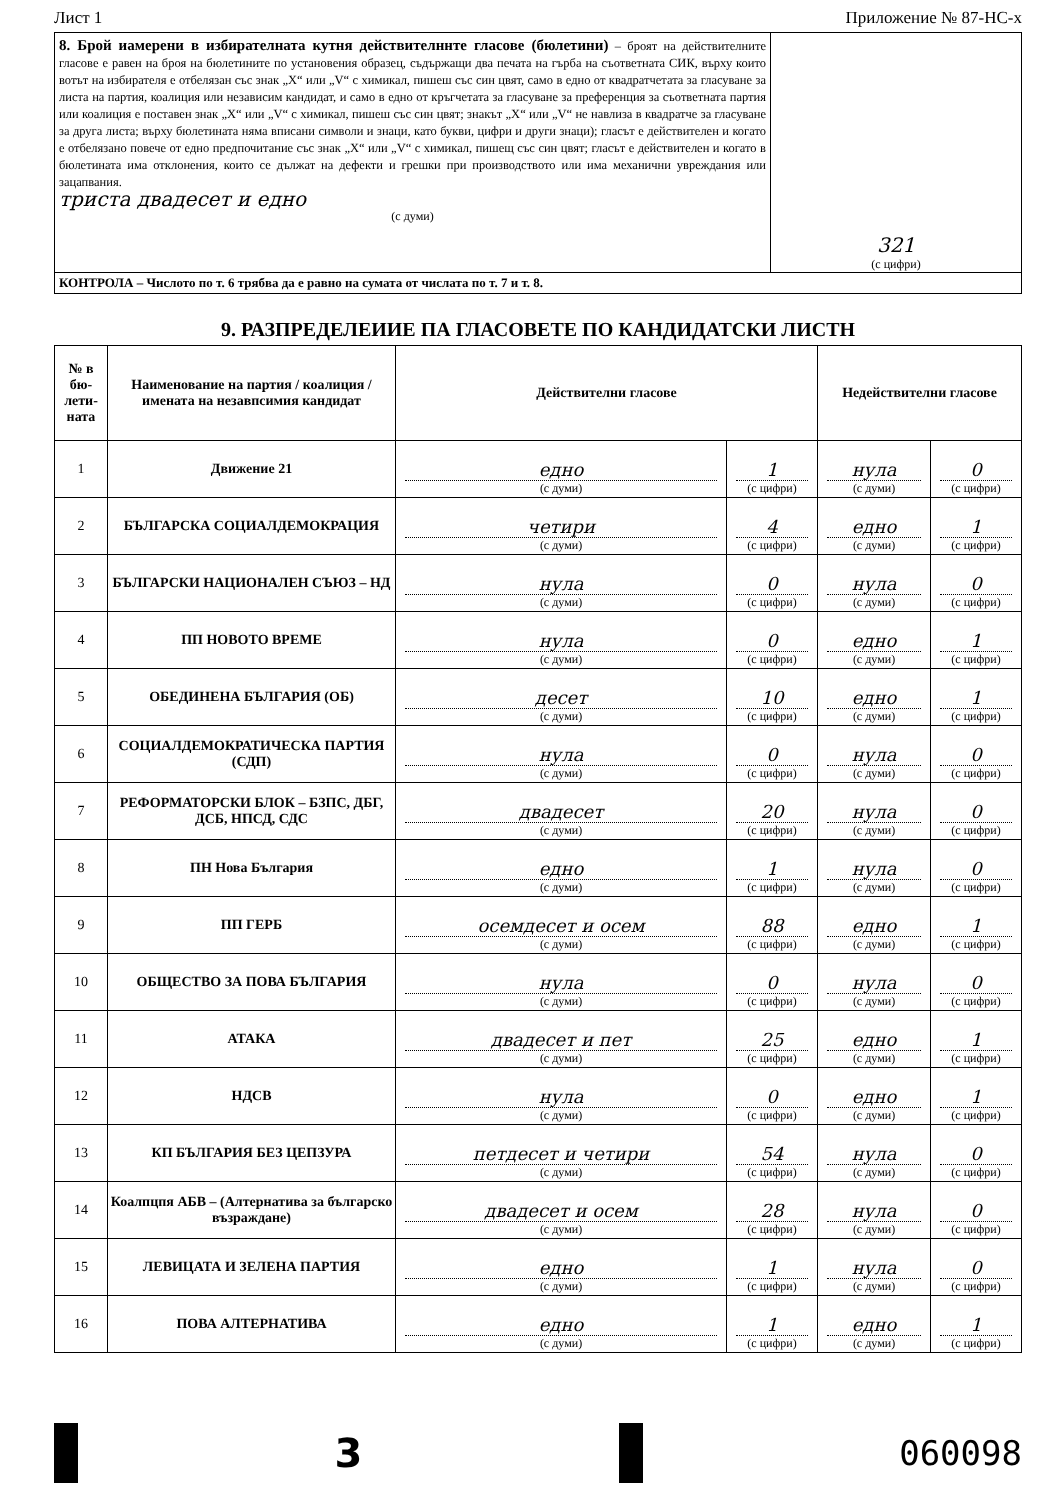Лист 1 Приложение № 87-НС-х
8. Брой иамерени в избирателната кутня действителннте гласове (бюлетини) – броят на действителните гласове е равен на броя на бюлетините по установения образец, съдържащи два печата на гърба на съответната СИК, върху които вотът на избирателя е отбелязан със знак „X“ или „V“ с химикал, пишеш със син цвят, само в едно от квадратчетата за гласуване за листа на партия, коалиция или независим кандидат, и само в едно от кръгчетата за гласуване за преференция за съответната партия или коалиция е поставен знак „X“ или „V“ с химикал, пишеш със син цвят; знакът „X“ или „V“ не навлиза в квадратче за гласуване за друга листа; върху бюлетината няма вписани символи и знаци, като букви, цифри и други знаци); гласът е действителен и когато е отбелязано повече от едно предпочитание със знак „X“ или „V“ с химикал, пишещ със син цвят; гласът е действителен и когато в бюлетината има отклонения, които се дължат на дефекти и грешки при производството или има механични увреждания или зацапвания.
триста двадесет и едно
(с думи)
321
(с цифри)
КОНТРОЛА – Числото по т. 6 трябва да е равно на сумата от числата по т. 7 и т. 8.
9. РАЗПРЕДЕЛЕИИЕ ПА ГЛАСОВЕТЕ ПО КАНДИДАТСКИ ЛИСТН
| № в бю-лети-ната | Наименование на партия / коалиция / имената на незавпсимия кандидат | Действителни гласове | | Недействителни гласове | |
| --- | --- | --- | --- | --- | --- |
| 1 | Движение 21 | едно (с думи) | 1 (с цифри) | нула (с думи) | 0 (с цифри) |
| 2 | БЪЛГАРСКА СОЦИАЛДЕМОКРАЦИЯ | четири (с думи) | 4 (с цифри) | едно (с думи) | 1 (с цифри) |
| 3 | БЪЛГАРСКИ НАЦИОНАЛЕН СЪЮЗ – НД | нула (с думи) | 0 (с цифри) | нула (с думи) | 0 (с цифри) |
| 4 | ПП НОВОТО ВРЕМЕ | нула (с думи) | 0 (с цифри) | едно (с думи) | 1 (с цифри) |
| 5 | ОБЕДИНЕНА БЪЛГАРИЯ (ОБ) | десет (с думи) | 10 (с цифри) | едно (с думи) | 1 (с цифри) |
| 6 | СОЦИАЛДЕМОКРАТИЧЕСКА ПАРТИЯ (СДП) | нула (с думи) | 0 (с цифри) | нула (с думи) | 0 (с цифри) |
| 7 | РЕФОРМАТОРСКИ БЛОК – БЗПС, ДБГ, ДСБ, НПСД, СДС | двадесет (с думи) | 20 (с цифри) | нула (с думи) | 0 (с цифри) |
| 8 | ПН Нова България | едно (с думи) | 1 (с цифри) | нула (с думи) | 0 (с цифри) |
| 9 | ПП ГЕРБ | осемдесет и осем (с думи) | 88 (с цифри) | едно (с думи) | 1 (с цифри) |
| 10 | ОБЩЕСТВО ЗА ПОВА БЪЛГАРИЯ | нула (с думи) | 0 (с цифри) | нула (с думи) | 0 (с цифри) |
| 11 | АТАКА | двадесет и пет (с думи) | 25 (с цифри) | едно (с думи) | 1 (с цифри) |
| 12 | НДСВ | нула (с думи) | 0 (с цифри) | едно (с думи) | 1 (с цифри) |
| 13 | КП БЪЛГАРИЯ БЕЗ ЦЕПЗУРА | петдесет и четири (с думи) | 54 (с цифри) | нула (с думи) | 0 (с цифри) |
| 14 | Коалпцпя АБВ – (Алтернатива за българско възраждане) | двадесет и осем (с думи) | 28 (с цифри) | нула (с думи) | 0 (с цифри) |
| 15 | ЛЕВИЦАТА И ЗЕЛЕНА ПАРТИЯ | едно (с думи) | 1 (с цифри) | нула (с думи) | 0 (с цифри) |
| 16 | ПОВА АЛТЕРНАТИВА | едно (с думи) | 1 (с цифри) | едно (с думи) | 1 (с цифри) |
3
060098